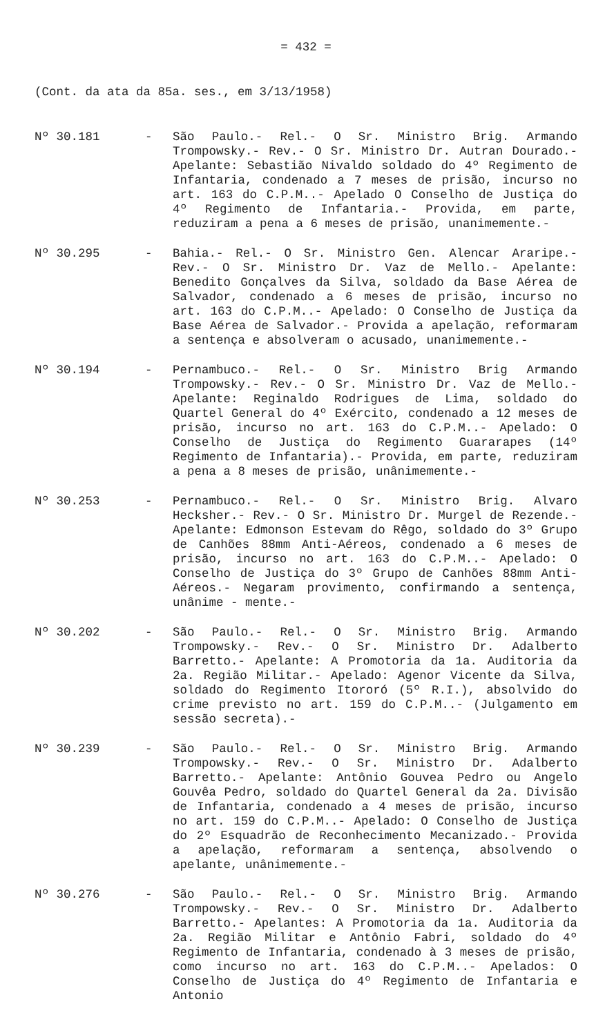= 432 =
(Cont. da ata da 85a. ses., em 3/13/1958)
Nº 30.181 - São Paulo.- Rel.- O Sr. Ministro Brig. Armando Trompowsky.- Rev.- O Sr. Ministro Dr. Autran Dourado.- Apelante: Sebastião Nivaldo soldado do 4º Regimento de Infantaria, condenado a 7 meses de prisão, incurso no art. 163 do C.P.M..- Apelado O Conselho de Justiça do 4º Regimento de Infantaria.- Provida, em parte, reduziram a pena a 6 meses de prisão, unanimemente.-
Nº 30.295 - Bahia.- Rel.- O Sr. Ministro Gen. Alencar Araripe.- Rev.- O Sr. Ministro Dr. Vaz de Mello.- Apelante: Benedito Gonçalves da Silva, soldado da Base Aérea de Salvador, condenado a 6 meses de prisão, incurso no art. 163 do C.P.M..- Apelado: O Conselho de Justiça da Base Aérea de Salvador.- Provida a apelação, reformaram a sentença e absolveram o acusado, unanimemente.-
Nº 30.194 - Pernambuco.- Rel.- O Sr. Ministro Brig Armando Trompowsky.- Rev.- O Sr. Ministro Dr. Vaz de Mello.- Apelante: Reginaldo Rodrigues de Lima, soldado do Quartel General do 4º Exército, condenado a 12 meses de prisão, incurso no art. 163 do C.P.M..- Apelado: O Conselho de Justiça do Regimento Guararapes (14º Regimento de Infantaria).- Provida, em parte, reduziram a pena a 8 meses de prisão, unânimemente.-
Nº 30.253 - Pernambuco.- Rel.- O Sr. Ministro Brig. Alvaro Hecksher.- Rev.- O Sr. Ministro Dr. Murgel de Rezende.- Apelante: Edmonson Estevam do Rêgo, soldado do 3º Grupo de Canhões 88mm Anti-Aéreos, condenado a 6 meses de prisão, incurso no art. 163 do C.P.M..- Apelado: O Conselho de Justiça do 3º Grupo de Canhões 88mm Anti-Aéreos.- Negaram provimento, confirmando a sentença, unânime - mente.-
Nº 30.202 - São Paulo.- Rel.- O Sr. Ministro Brig. Armando Trompowsky.- Rev.- O Sr. Ministro Dr. Adalberto Barretto.- Apelante: A Promotoria da 1a. Auditoria da 2a. Região Militar.- Apelado: Agenor Vicente da Silva, soldado do Regimento Itororó (5º R.I.), absolvido do crime previsto no art. 159 do C.P.M..- (Julgamento em sessão secreta).-
Nº 30.239 - São Paulo.- Rel.- O Sr. Ministro Brig. Armando Trompowsky.- Rev.- O Sr. Ministro Dr. Adalberto Barretto.- Apelante: Antônio Gouvea Pedro ou Angelo Gouvêa Pedro, soldado do Quartel General da 2a. Divisão de Infantaria, condenado a 4 meses de prisão, incurso no art. 159 do C.P.M..- Apelado: O Conselho de Justiça do 2º Esquadrão de Reconhecimento Mecanizado.- Provida a apelação, reformaram a sentença, absolvendo o apelante, unânimemente.-
Nº 30.276 - São Paulo.- Rel.- O Sr. Ministro Brig. Armando Trompowsky.- Rev.- O Sr. Ministro Dr. Adalberto Barretto.- Apelantes: A Promotoria da 1a. Auditoria da 2a. Região Militar e Antônio Fabri, soldado do 4º Regimento de Infantaria, condenado à 3 meses de prisão, como incurso no art. 163 do C.P.M..- Apelados: O Conselho de Justiça do 4º Regimento de Infantaria e Antonio